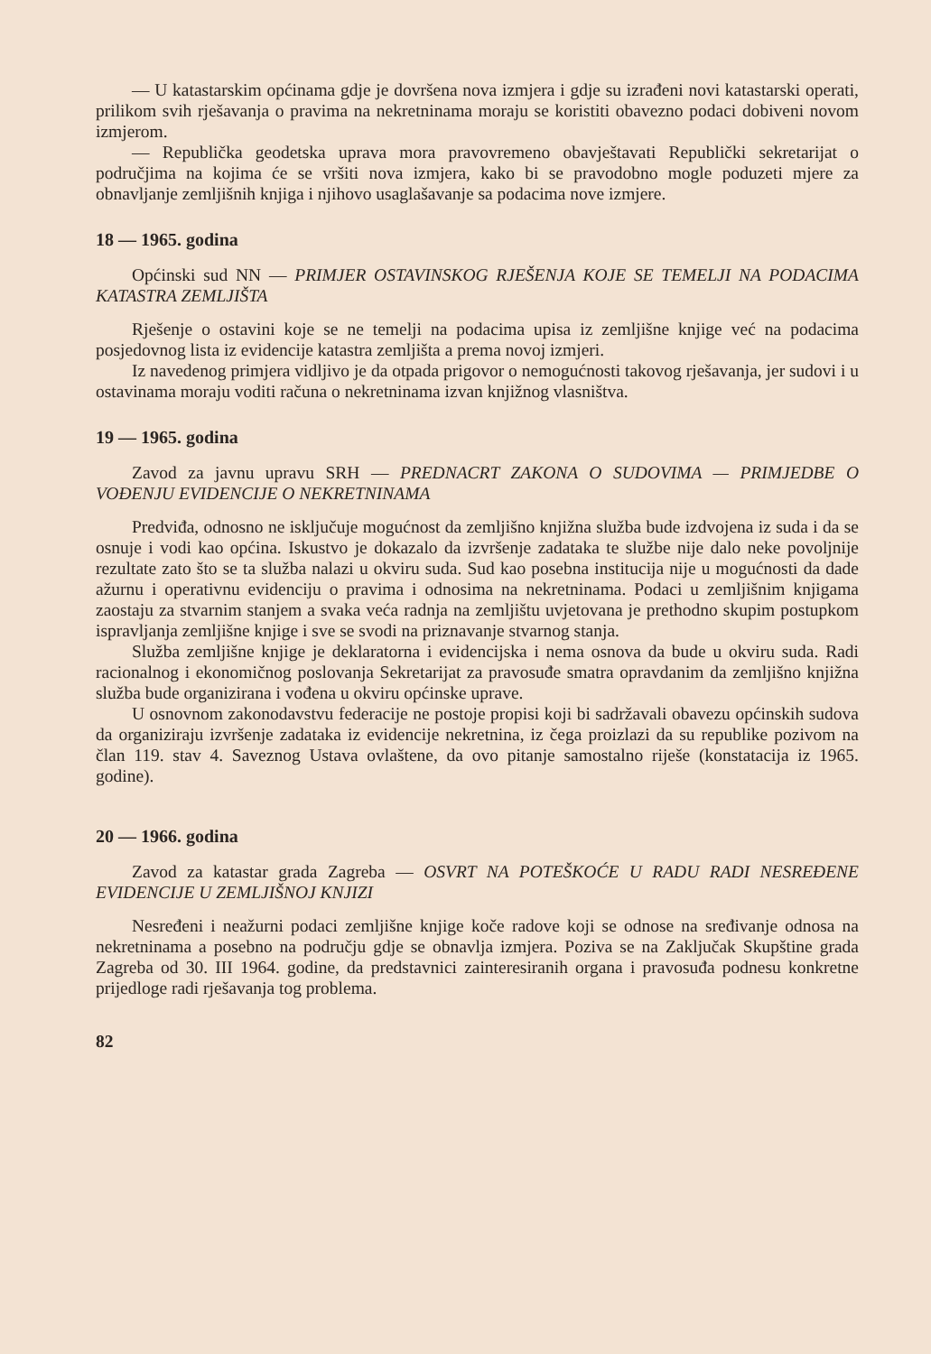— U katastarskim općinama gdje je dovršena nova izmjera i gdje su izrađeni novi katastarski operati, prilikom svih rješavanja o pravima na nekretninama moraju se koristiti obavezno podaci dobiveni novom izmjerom.
— Republička geodetska uprava mora pravovremeno obavještavati Republički sekretarijat o područjima na kojima će se vršiti nova izmjera, kako bi se pravodobno mogle poduzeti mjere za obnavljanje zemljišnih knjiga i njihovo usaglašavanje sa podacima nove izmjere.
18 — 1965. godina
Općinski sud NN — PRIMJER OSTAVINSKOG RJEŠENJA KOJE SE TEMELJI NA PODACIMA KATASTRA ZEMLJIŠTA
Rješenje o ostavini koje se ne temelji na podacima upisa iz zemljišne knjige već na podacima posjedovnog lista iz evidencije katastra zemljišta a prema novoj izmjeri.
Iz navedenog primjera vidljivo je da otpada prigovor o nemogućnosti takovog rješavanja, jer sudovi i u ostavinama moraju voditi računa o nekretninama izvan knjižnog vlasništva.
19 — 1965. godina
Zavod za javnu upravu SRH — PREDNACRT ZAKONA O SUDOVIMA — PRIMJEDBE O VOĐENJU EVIDENCIJE O NEKRETNINAMA
Predviđa, odnosno ne isključuje mogućnost da zemljišno knjižna služba bude izdvojena iz suda i da se osnuje i vodi kao općina. Iskustvo je dokazalo da izvršenje zadataka te službe nije dalo neke povoljnije rezultate zato što se ta služba nalazi u okviru suda. Sud kao posebna institucija nije u mogućnosti da dade ažurnu i operativnu evidenciju o pravima i odnosima na nekretninama. Podaci u zemljišnim knjigama zaostaju za stvarnim stanjem a svaka veća radnja na zemljištu uvjetovana je prethodno skupim postupkom ispravljanja zemljišne knjige i sve se svodi na priznavanje stvarnog stanja.
Služba zemljišne knjige je deklaratorna i evidencijska i nema osnova da bude u okviru suda. Radi racionalnog i ekonomičnog poslovanja Sekretarijat za pravosuđe smatra opravdanim da zemljišno knjižna služba bude organizirana i vođena u okviru općinske uprave.
U osnovnom zakonodavstvu federacije ne postoje propisi koji bi sadržavali obavezu općinskih sudova da organiziraju izvršenje zadataka iz evidencije nekretnina, iz čega proizlazi da su republike pozivom na član 119. stav 4. Saveznog Ustava ovlaštene, da ovo pitanje samostalno riješe (konstatacija iz 1965. godine).
20 — 1966. godina
Zavod za katastar grada Zagreba — OSVRT NA POTEŠKOĆE U RADU RADI NESREĐENE EVIDENCIJE U ZEMLJIŠNOJ KNJIZI
Nesređeni i neažurni podaci zemljišne knjige koče radove koji se odnose na sređivanje odnosa na nekretninama a posebno na području gdje se obnavlja izmjera. Poziva se na Zaključak Skupštine grada Zagreba od 30. III 1964. godine, da predstavnici zainteresiranih organa i pravosuđa podnesu konkretne prijedloge radi rješavanja tog problema.
82